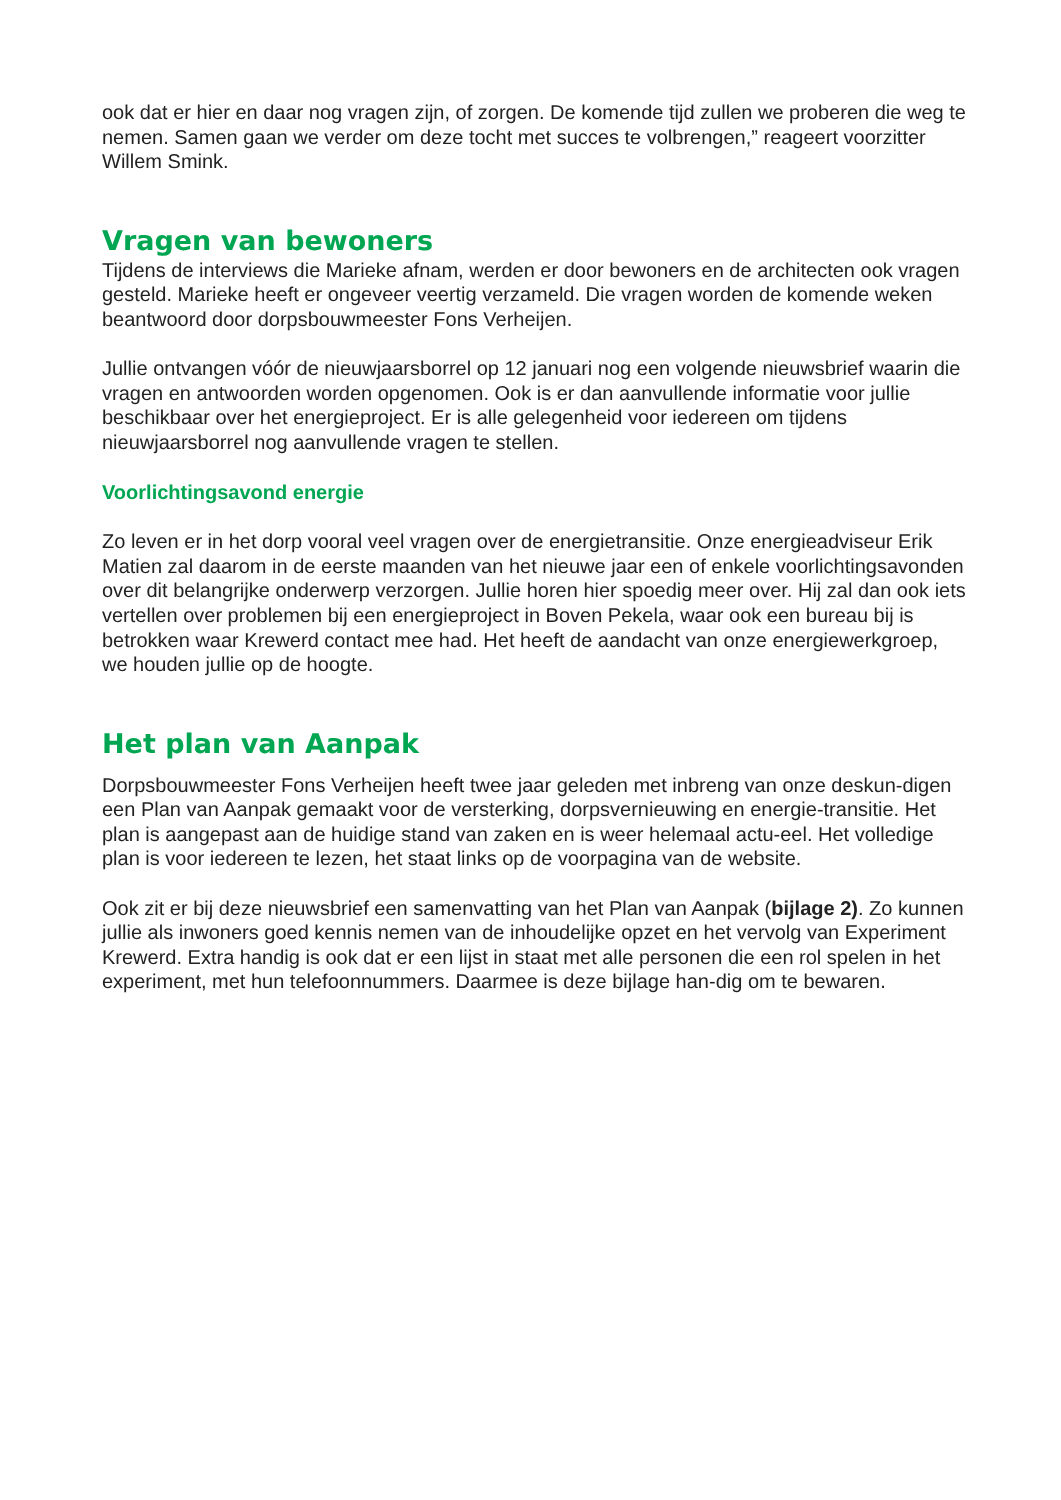ook dat er hier en daar nog vragen zijn, of zorgen. De komende tijd zullen we proberen die weg te nemen. Samen gaan we verder om deze tocht met succes te volbrengen,” reageert voorzitter Willem Smink.
Vragen van bewoners
Tijdens de interviews die Marieke afnam, werden er door bewoners en de architecten ook vragen gesteld. Marieke heeft er ongeveer veertig verzameld. Die vragen worden de komende weken beantwoord door dorpsbouwmeester Fons Verheijen.
Jullie ontvangen vóór de nieuwjaarsborrel op 12 januari nog een volgende nieuwsbrief waarin die vragen en antwoorden worden opgenomen. Ook is er dan aanvullende informatie voor jullie beschikbaar over het energieproject. Er is alle gelegenheid voor iedereen om tijdens nieuwjaarsborrel nog aanvullende vragen te stellen.
Voorlichtingsavond energie
Zo leven er in het dorp vooral veel vragen over de energietransitie. Onze energieadviseur Erik Matien zal daarom in de eerste maanden van het nieuwe jaar een of enkele voorlichtingsavonden over dit belangrijke onderwerp verzorgen. Jullie horen hier spoedig meer over. Hij zal dan ook iets vertellen over problemen bij een energieproject in Boven Pekela, waar ook een bureau bij is betrokken waar Krewerd contact mee had. Het heeft de aandacht van onze energiewerkgroep, we houden jullie op de hoogte.
Het plan van Aanpak
Dorpsbouwmeester Fons Verheijen heeft twee jaar geleden met inbreng van onze deskun-digen een Plan van Aanpak gemaakt voor de versterking, dorpsvernieuwing en energie-transitie. Het plan is aangepast aan de huidige stand van zaken en is weer helemaal actu-eel. Het volledige plan is voor iedereen te lezen, het staat links op de voorpagina van de website.
Ook zit er bij deze nieuwsbrief een samenvatting van het Plan van Aanpak (bijlage 2). Zo kunnen jullie als inwoners goed kennis nemen van de inhoudelijke opzet en het vervolg van Experiment Krewerd. Extra handig is ook dat er een lijst in staat met alle personen die een rol spelen in het experiment, met hun telefoonnummers. Daarmee is deze bijlage han-dig om te bewaren.